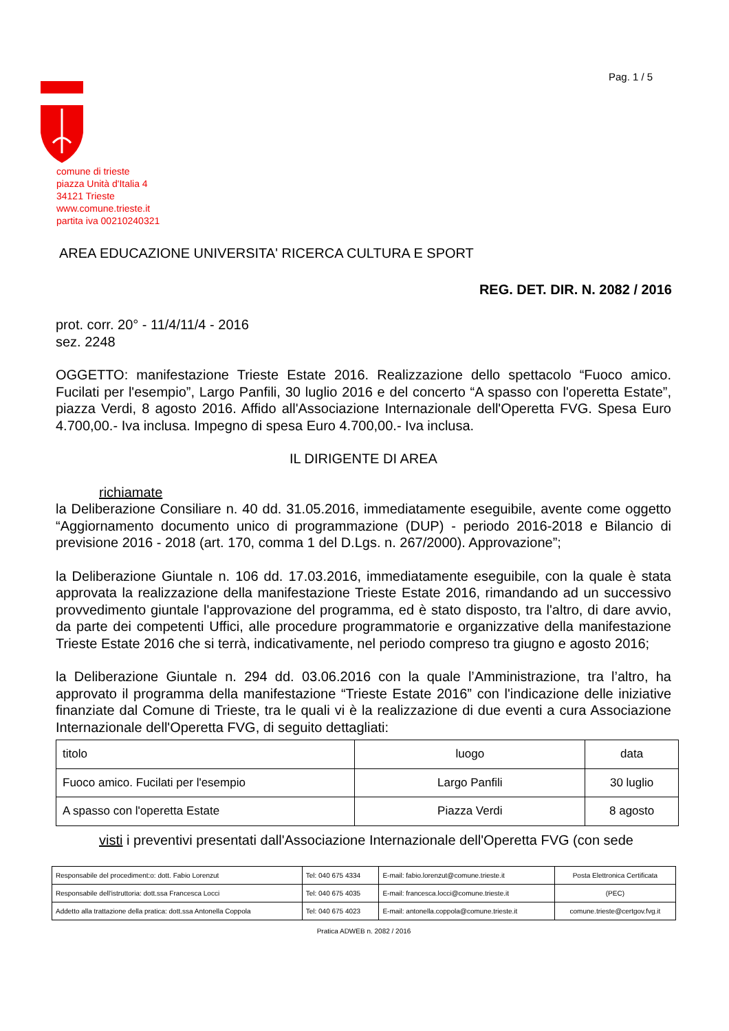Pag. 1 / 5
comune di trieste
piazza Unità d'Italia 4
34121 Trieste
www.comune.trieste.it
partita iva 00210240321
AREA EDUCAZIONE UNIVERSITA' RICERCA CULTURA E SPORT
REG. DET. DIR. N. 2082 / 2016
prot. corr. 20° - 11/4/11/4 - 2016
sez. 2248
OGGETTO: manifestazione Trieste Estate 2016. Realizzazione dello spettacolo “Fuoco amico. Fucilati per l'esempio”, Largo Panfili, 30 luglio 2016 e del concerto “A spasso con l'operetta Estate”, piazza Verdi, 8 agosto 2016. Affido all'Associazione Internazionale dell'Operetta FVG. Spesa Euro 4.700,00.- Iva inclusa. Impegno di spesa Euro 4.700,00.- Iva inclusa.
IL DIRIGENTE DI AREA
richiamate
la Deliberazione Consiliare n. 40 dd. 31.05.2016, immediatamente eseguibile, avente come oggetto “Aggiornamento documento unico di programmazione (DUP) - periodo 2016-2018 e Bilancio di previsione 2016 - 2018 (art. 170, comma 1 del D.Lgs. n. 267/2000). Approvazione”;
la Deliberazione Giuntale n. 106 dd. 17.03.2016, immediatamente eseguibile, con la quale è stata approvata la realizzazione della manifestazione Trieste Estate 2016, rimandando ad un successivo provvedimento giuntale l'approvazione del programma, ed è stato disposto, tra l'altro, di dare avvio, da parte dei competenti Uffici, alle procedure programmatorie e organizzative della manifestazione Trieste Estate 2016 che si terrà, indicativamente, nel periodo compreso tra giugno e agosto 2016;
la Deliberazione Giuntale n. 294 dd. 03.06.2016 con la quale l’Amministrazione, tra l’altro, ha approvato il programma della manifestazione “Trieste Estate 2016” con l'indicazione delle iniziative finanziate dal Comune di Trieste, tra le quali vi è la realizzazione di due eventi a cura Associazione Internazionale dell'Operetta FVG, di seguito dettagliati:
| titolo | luogo | data |
| Fuoco amico. Fucilati per l'esempio | Largo Panfili | 30 luglio |
| A spasso con l'operetta Estate | Piazza Verdi | 8 agosto |
visti i preventivi presentati dall'Associazione Internazionale dell'Operetta FVG (con sede
| Responsabile del procediment:o: dott. Fabio Lorenzut | Tel: 040 675 4334 | E-mail: fabio.lorenzut@comune.trieste.it | Posta Elettronica Certificata |
| Responsabile dell'istruttoria: dott.ssa Francesca Locci | Tel: 040 675 4035 | E-mail: francesca.locci@comune.trieste.it | (PEC) |
| Addetto alla trattazione della pratica: dott.ssa Antonella Coppola | Tel: 040 675 4023 | E-mail: antonella.coppola@comune.trieste.it | comune.trieste@certgov.fvg.it |
Pratica ADWEB n. 2082 / 2016